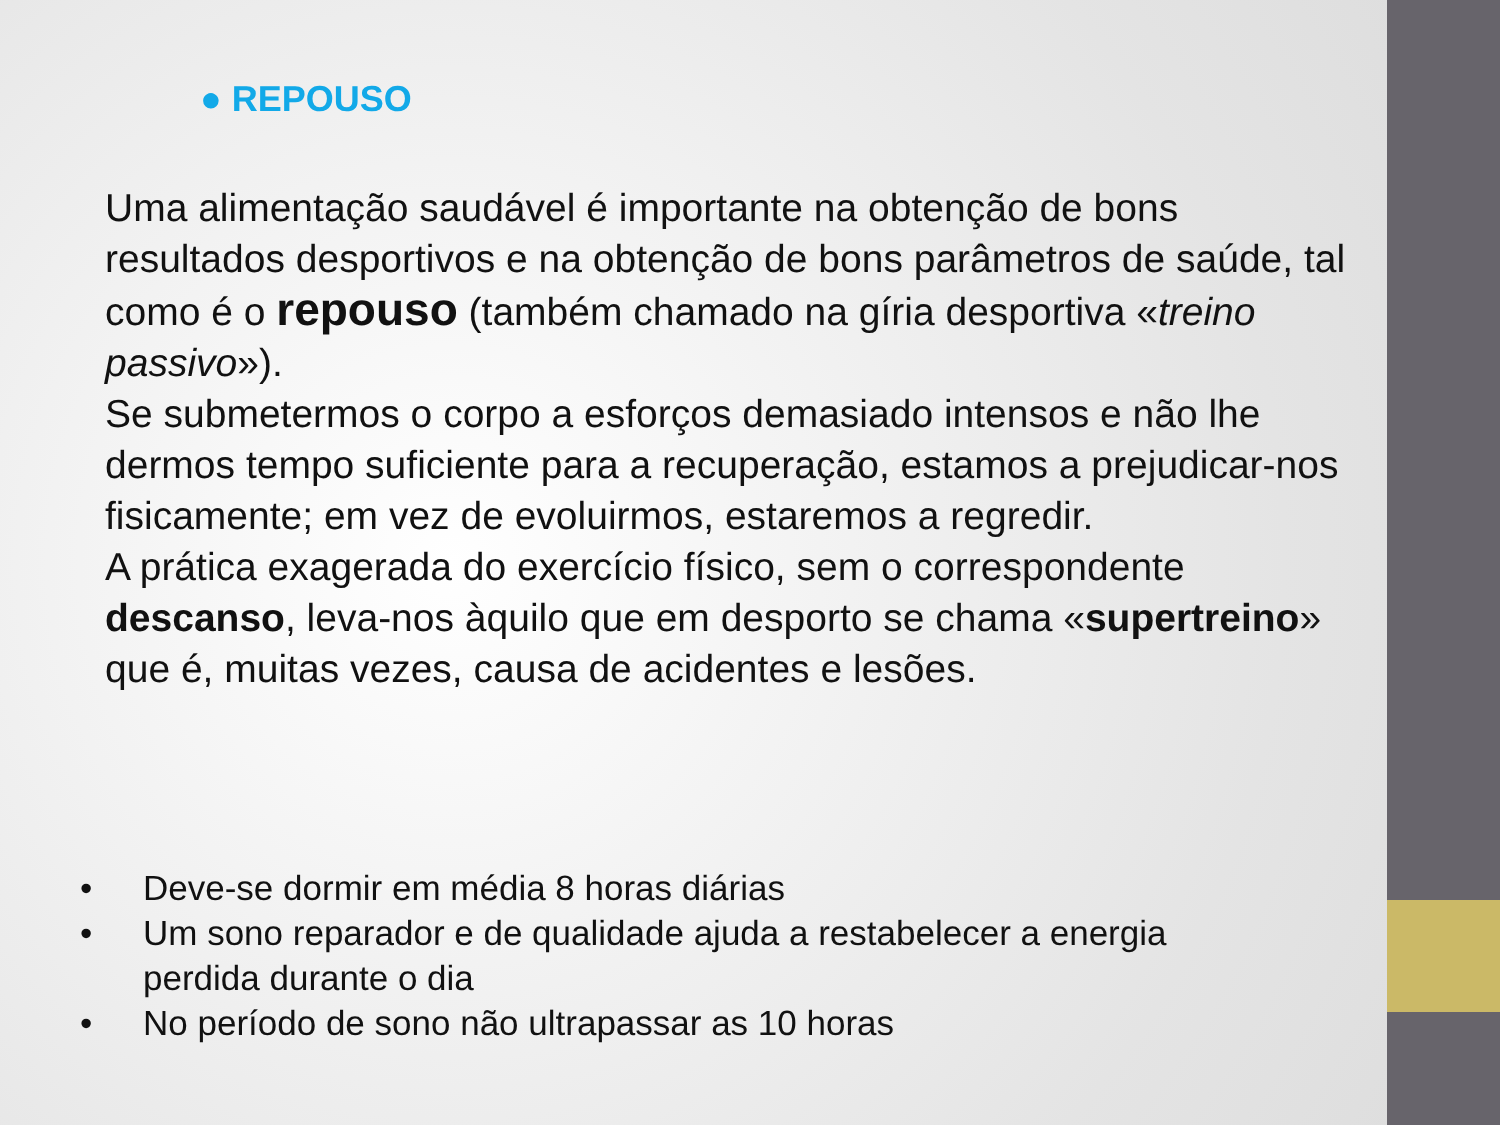● REPOUSO
Uma alimentação saudável é importante na obtenção de bons resultados desportivos e na obtenção de bons parâmetros de saúde, tal como é o repouso (também chamado na gíria desportiva «treino passivo»).
Se submetermos o corpo a esforços demasiado intensos e não lhe dermos tempo suficiente para a recuperação, estamos a prejudicar-nos fisicamente; em vez de evoluirmos, estaremos a regredir.
A prática exagerada do exercício físico, sem o correspondente descanso, leva-nos àquilo que em desporto se chama «supertreino» que é, muitas vezes, causa de acidentes e lesões.
• Deve-se dormir em média 8 horas diárias
• Um sono reparador e de qualidade ajuda a restabelecer a energia perdida durante o dia
• No período de sono não ultrapassar as 10 horas